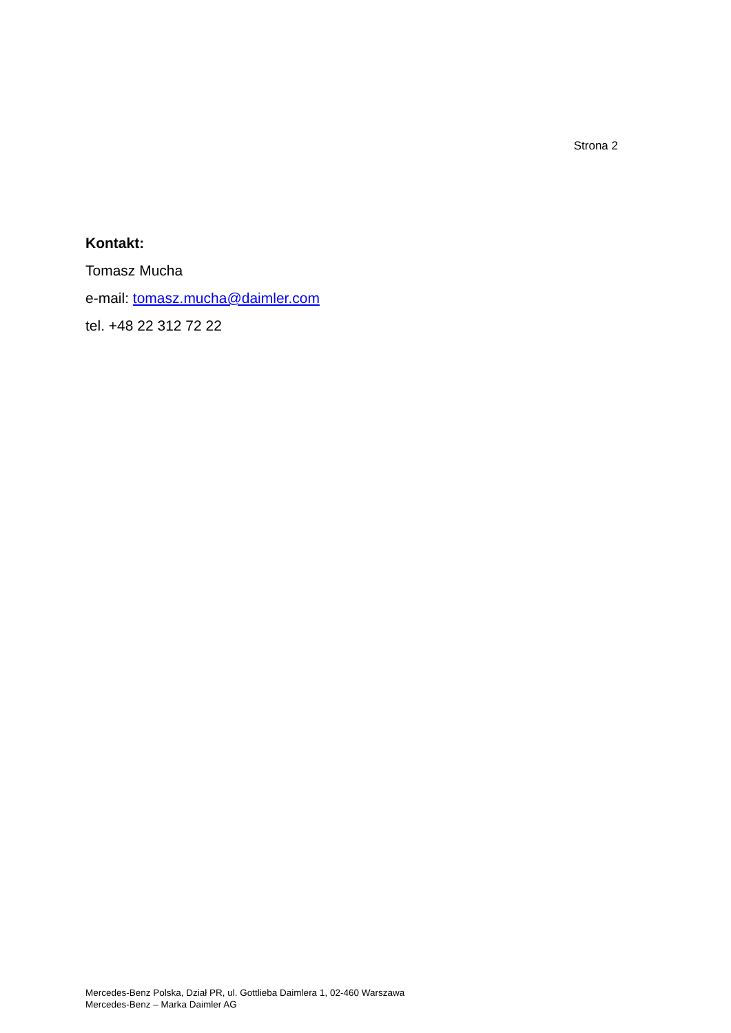Strona 2
Kontakt:
Tomasz Mucha
e-mail: tomasz.mucha@daimler.com
tel. +48 22 312 72 22
Mercedes-Benz Polska, Dział PR, ul. Gottlieba Daimlera 1, 02-460 Warszawa
Mercedes-Benz – Marka Daimler AG